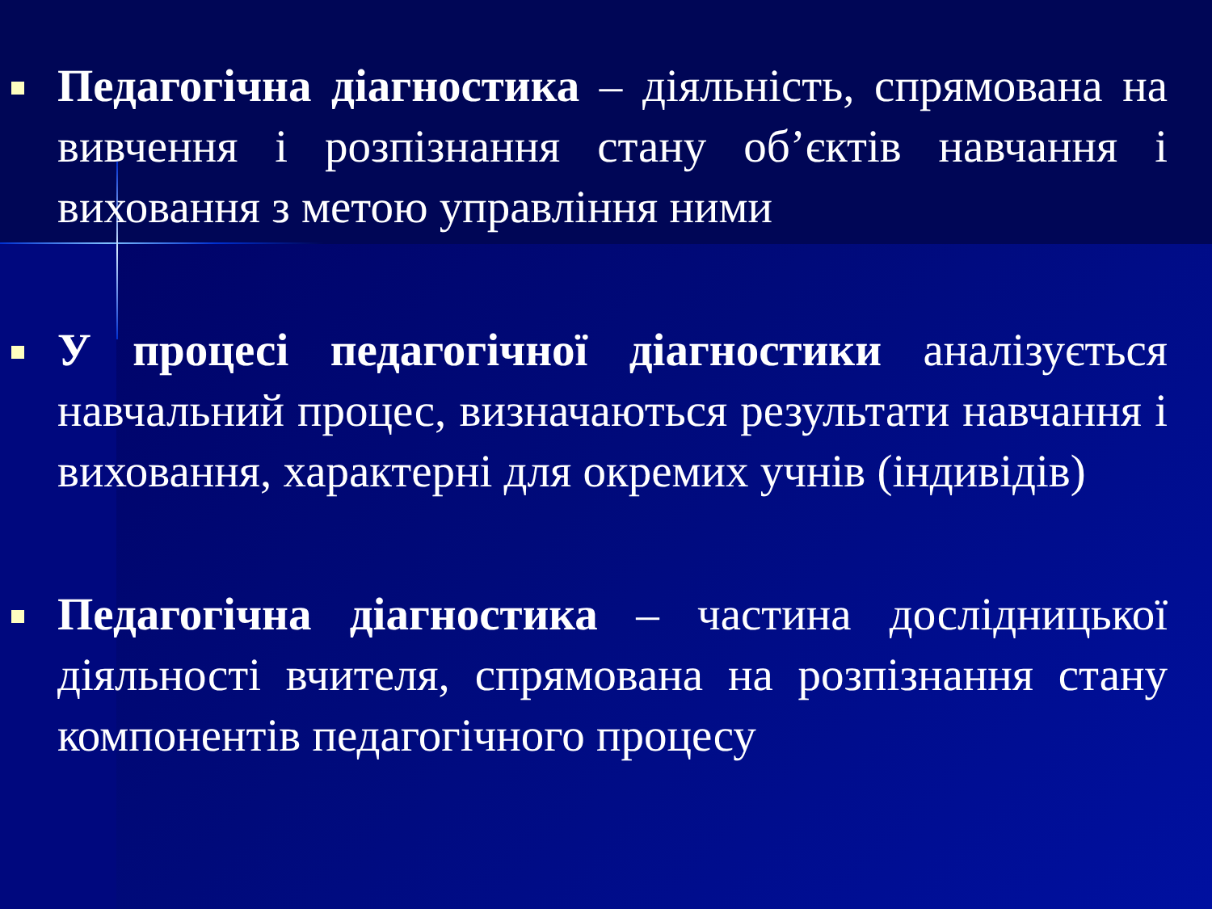Педагогічна діагностика – діяльність, спрямована на вивчення і розпізнання стану об’єктів навчання і виховання з метою управління ними
У процесі педагогічної діагностики аналізується навчальний процес, визначаються результати навчання і виховання, характерні для окремих учнів (індивідів)
Педагогічна діагностика – частина дослідницької діяльності вчителя, спрямована на розпізнання стану компонентів педагогічного процесу